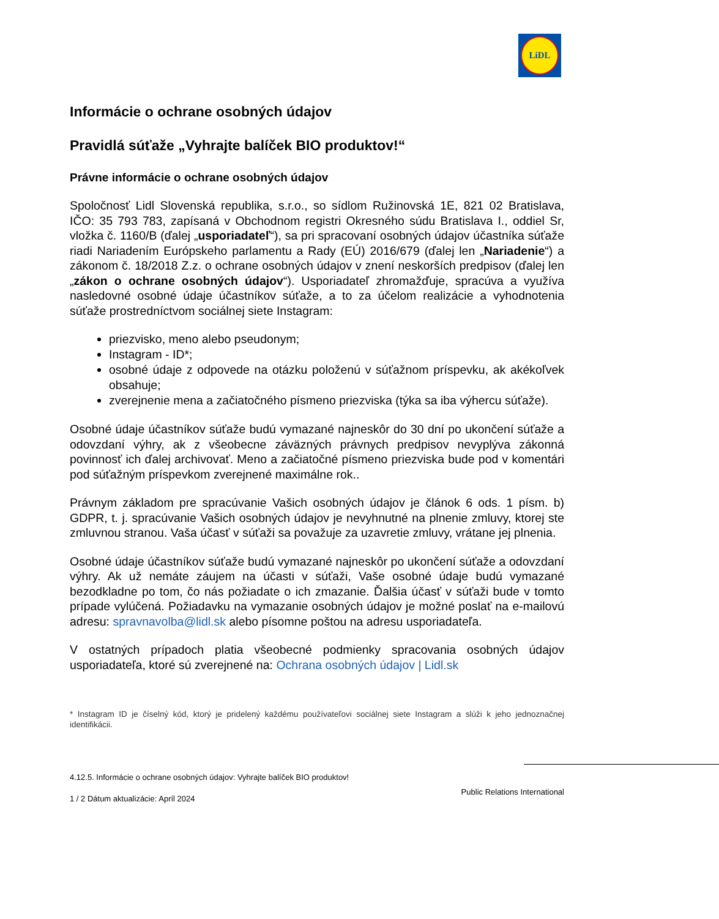LiDL
Informácie o ochrane osobných údajov
Pravidlá súťaže „Vyhrajte balíček BIO produktov!“
Právne informácie o ochrane osobných údajov
Spoločnosť Lidl Slovenská republika, s.r.o., so sídlom Ružinovská 1E, 821 02 Bratislava, IČO: 35 793 783, zapísaná v Obchodnom registri Okresného súdu Bratislava I., oddiel Sr, vložka č. 1160/B (ďalej „usporiadateľ“), sa pri spracovaní osobných údajov účastníka súťaže riadi Nariadením Európskeho parlamentu a Rady (EÚ) 2016/679 (ďalej len „Nariadenie“) a zákonom č. 18/2018 Z.z. o ochrane osobných údajov v znení neskorších predpisov (ďalej len „zákon o ochrane osobných údajov“). Usporiadateľ zhromažďuje, spracúva a využíva nasledovné osobné údaje účastníkov súťaže, a to za účelom realizácie a vyhodnotenia súťaže prostredníctvom sociálnej siete Instagram:
priezvisko, meno alebo pseudonym;
Instagram - ID*;
osobné údaje z odpovede na otázku položenú v súťažnom príspevku, ak akékoľvek obsahuje;
zverejnenie mena a začiatočného písmeno priezviska (týka sa iba výhercu súťaže).
Osobné údaje účastníkov súťaže budú vymazané najneskôr do 30 dní po ukončení súťaže a odovzdaní výhry, ak z všeobecne záväzných právnych predpisov nevyplýva zákonná povinnosť ich ďalej archivovať. Meno a začiatočné písmeno priezviska bude pod v komentári pod súťažným príspevkom zverejnené maximálne rok..
Právnym základom pre spracúvanie Vašich osobných údajov je článok 6 ods. 1 písm. b) GDPR, t. j. spracúvanie Vašich osobných údajov je nevyhnutné na plnenie zmluvy, ktorej ste zmluvnou stranou. Vaša účasť v súťaži sa považuje za uzavretie zmluvy, vrátane jej plnenia.
Osobné údaje účastníkov súťaže budú vymazané najneskôr po ukončení súťaže a odovzdaní výhry. Ak už nemáte záujem na účasti v súťaži, Vaše osobné údaje budú vymazané bezodkladne po tom, čo nás požiadate o ich zmazanie. Ďalšia účasť v súťaži bude v tomto prípade vylúčená. Požiadavku na vymazanie osobných údajov je možné poslať na e-mailovú adresu: spravnavolba@lidl.sk alebo písomne poštou na adresu usporiadateľa.
V ostatných prípadoch platia všeobecné podmienky spracovania osobných údajov usporiadateľa, ktoré sú zverejnené na: Ochrana osobných údajov | Lidl.sk
* Instagram ID je číselný kód, ktorý je pridelený každému používateľovi sociálnej siete Instagram a slúži k jeho jednoznačnej identifikácii.
4.12.5. Informácie o ochrane osobných údajov: Vyhrajte balíček BIO produktov!
Public Relations International
1 / 2 Dátum aktualizácie: Apríl 2024